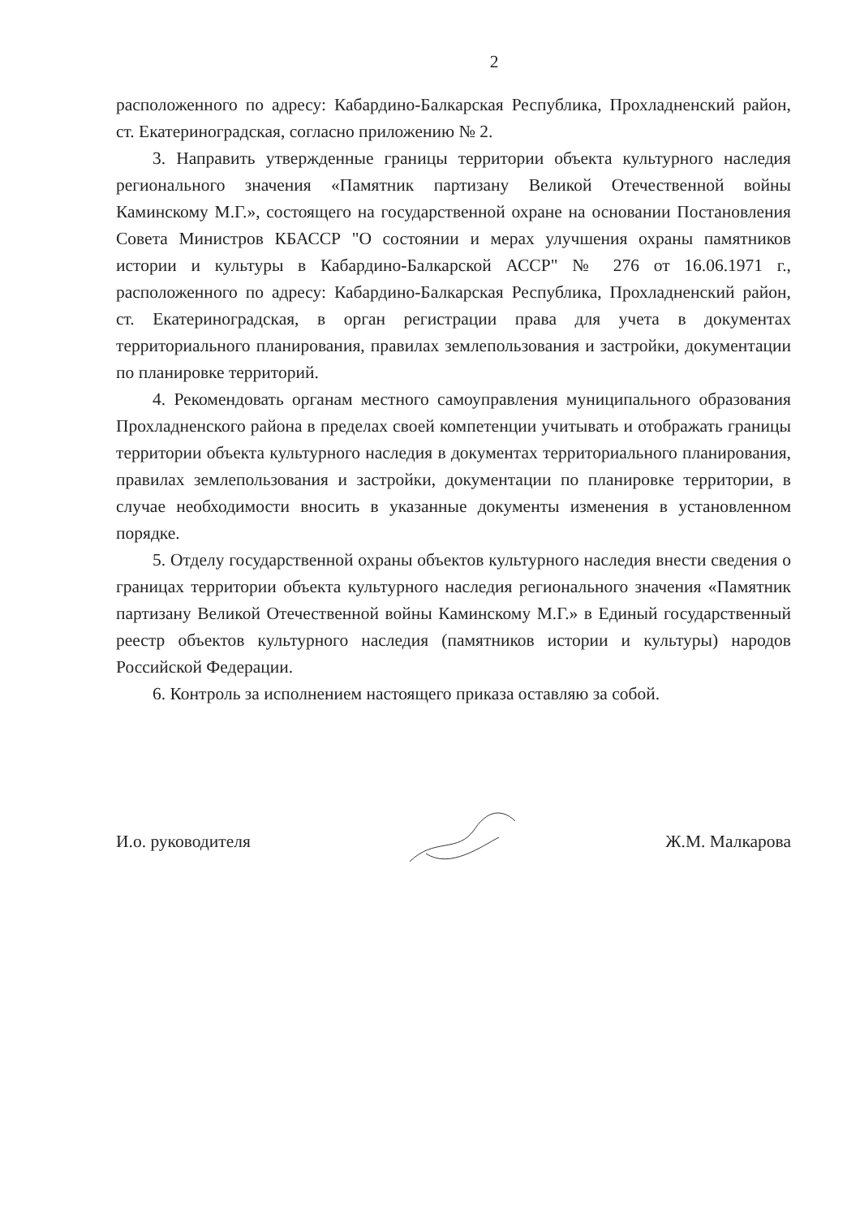2
расположенного по адресу: Кабардино-Балкарская Республика, Прохладненский район, ст. Екатериноградская, согласно приложению № 2.
3. Направить утвержденные границы территории объекта культурного наследия регионального значения «Памятник партизану Великой Отечественной войны Каминскому М.Г.», состоящего на государственной охране на основании Постановления Совета Министров КБАССР "О состоянии и мерах улучшения охраны памятников истории и культуры в Кабардино-Балкарской АССР" № 276 от 16.06.1971 г., расположенного по адресу: Кабардино-Балкарская Республика, Прохладненский район, ст. Екатериноградская, в орган регистрации права для учета в документах территориального планирования, правилах землепользования и застройки, документации по планировке территорий.
4. Рекомендовать органам местного самоуправления муниципального образования Прохладненского района в пределах своей компетенции учитывать и отображать границы территории объекта культурного наследия в документах территориального планирования, правилах землепользования и застройки, документации по планировке территории, в случае необходимости вносить в указанные документы изменения в установленном порядке.
5. Отделу государственной охраны объектов культурного наследия внести сведения о границах территории объекта культурного наследия регионального значения «Памятник партизану Великой Отечественной войны Каминскому М.Г.» в Единый государственный реестр объектов культурного наследия (памятников истории и культуры) народов Российской Федерации.
6. Контроль за исполнением настоящего приказа оставляю за собой.
И.о. руководителя Ж.М. Малкарова